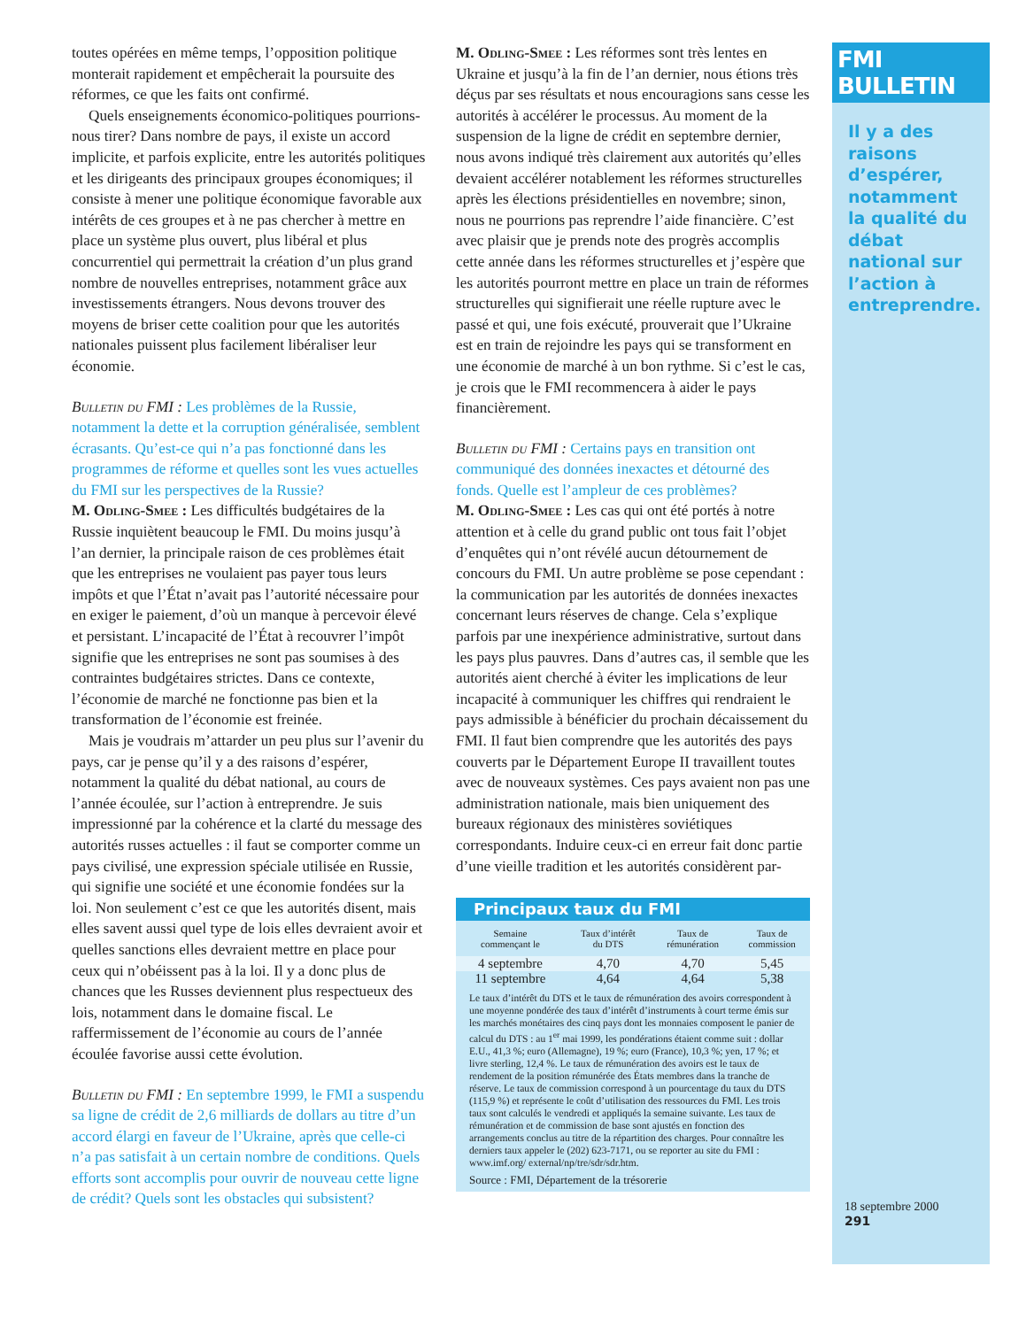toutes opérées en même temps, l’opposition politique monterait rapidement et empêcherait la poursuite des réformes, ce que les faits ont confirmé.
Quels enseignements économico-politiques pourrions-nous tirer? Dans nombre de pays, il existe un accord implicite, et parfois explicite, entre les autorités politiques et les dirigeants des principaux groupes économiques; il consiste à mener une politique économique favorable aux intérêts de ces groupes et à ne pas chercher à mettre en place un système plus ouvert, plus libéral et plus concurrentiel qui permettrait la création d’un plus grand nombre de nouvelles entreprises, notamment grâce aux investissements étrangers. Nous devons trouver des moyens de briser cette coalition pour que les autorités nationales puissent plus facilement libéraliser leur économie.
Bulletin du FMI : Les problèmes de la Russie, notamment la dette et la corruption généralisée, semblent écrasants. Qu’est-ce qui n’a pas fonctionné dans les programmes de réforme et quelles sont les vues actuelles du FMI sur les perspectives de la Russie?
M. Odling-Smee : Les difficultés budgétaires de la Russie inquiètent beaucoup le FMI. Du moins jusqu’à l’an dernier, la principale raison de ces problèmes était que les entreprises ne voulaient pas payer tous leurs impôts et que l’État n’avait pas l’autorité nécessaire pour en exiger le paiement, d’où un manque à percevoir élevé et persistant. L’incapacité de l’État à recouvrer l’impôt signifie que les entreprises ne sont pas soumises à des contraintes budgétaires strictes. Dans ce contexte, l’économie de marché ne fonctionne pas bien et la transformation de l’économie est freinée.
Mais je voudrais m’attarder un peu plus sur l’avenir du pays, car je pense qu’il y a des raisons d’espérer, notamment la qualité du débat national, au cours de l’année écoulée, sur l’action à entreprendre. Je suis impressionné par la cohérence et la clarté du message des autorités russes actuelles : il faut se comporter comme un pays civilisé, une expression spéciale utilisée en Russie, qui signifie une société et une économie fondées sur la loi. Non seulement c’est ce que les autorités disent, mais elles savent aussi quel type de lois elles devraient avoir et quelles sanctions elles devraient mettre en place pour ceux qui n’obéissent pas à la loi. Il y a donc plus de chances que les Russes deviennent plus respectueux des lois, notamment dans le domaine fiscal. Le raffermissement de l’économie au cours de l’année écoulée favorise aussi cette évolution.
Bulletin du FMI : En septembre 1999, le FMI a suspendu sa ligne de crédit de 2,6 milliards de dollars au titre d’un accord élargi en faveur de l’Ukraine, après que celle-ci n’a pas satisfait à un certain nombre de conditions. Quels efforts sont accomplis pour ouvrir de nouveau cette ligne de crédit? Quels sont les obstacles qui subsistent?
M. Odling-Smee : Les réformes sont très lentes en Ukraine et jusqu’à la fin de l’an dernier, nous étions très déçus par ses résultats et nous encouragions sans cesse les autorités à accélérer le processus. Au moment de la suspension de la ligne de crédit en septembre dernier, nous avons indiqué très clairement aux autorités qu’elles devaient accélérer notablement les réformes structurelles après les élections présidentielles en novembre; sinon, nous ne pourrions pas reprendre l’aide financière. C’est avec plaisir que je prends note des progrès accomplis cette année dans les réformes structurelles et j’espère que les autorités pourront mettre en place un train de réformes structurelles qui signifierait une réelle rupture avec le passé et qui, une fois exécuté, prouverait que l’Ukraine est en train de rejoindre les pays qui se transforment en une économie de marché à un bon rythme. Si c’est le cas, je crois que le FMI recommencera à aider le pays financièrement.
Bulletin du FMI : Certains pays en transition ont communiqué des données inexactes et détourné des fonds. Quelle est l’ampleur de ces problèmes?
M. Odling-Smee : Les cas qui ont été portés à notre attention et à celle du grand public ont tous fait l’objet d’enquêtes qui n’ont révélé aucun détournement de concours du FMI. Un autre problème se pose cependant : la communication par les autorités de données inexactes concernant leurs réserves de change. Cela s’explique parfois par une inexpérience administrative, surtout dans les pays plus pauvres. Dans d’autres cas, il semble que les autorités aient cherché à éviter les implications de leur incapacité à communiquer les chiffres qui rendraient le pays admissible à bénéficier du prochain décaissement du FMI. Il faut bien comprendre que les autorités des pays couverts par le Département Europe II travaillent toutes avec de nouveaux systèmes. Ces pays avaient non pas une administration nationale, mais bien uniquement des bureaux régionaux des ministères soviétiques correspondants. Induire ceux-ci en erreur fait donc partie d’une vieille tradition et les autorités considèrent par-
Principaux taux du FMI
| Semaine commençant le | Taux d’intérêt du DTS | Taux de rémunération | Taux de commission |
| --- | --- | --- | --- |
| 4 septembre | 4,70 | 4,70 | 5,45 |
| 11 septembre | 4,64 | 4,64 | 5,38 |
Le taux d’intérêt du DTS et le taux de rémunération des avoirs correspondent à une moyenne pondérée des taux d’intérêt d’instruments à court terme émis sur les marchés monétaires des cinq pays dont les monnaies composent le panier de calcul du DTS : au 1<sup>er</sup> mai 1999, les pondérations étaient comme suit : dollar E.U., 41,3 %; euro (Allemagne), 19 %; euro (France), 10,3 %; yen, 17 %; et livre sterling, 12,4 %. Le taux de rémunération des avoirs est le taux de rendement de la position rémunérée des États membres dans la tranche de réserve. Le taux de commission correspond à un pourcentage du taux du DTS (115,9 %) et représente le coût d’utilisation des ressources du FMI. Les trois taux sont calculés le vendredi et appliqués la semaine suivante. Les taux de rémunération et de commission de base sont ajustés en fonction des arrangements conclus au titre de la répartition des charges. Pour connaître les derniers taux appeler le (202) 623-7171, ou se reporter au site du FMI : www.imf.org/ external/np/tre/sdr/sdr.htm.
Source : FMI, Département de la trésorerie
FMI BULLETIN
Il y a des raisons d’espérer, notamment la qualité du débat national sur l’action à entreprendre.
18 septembre 2000
291